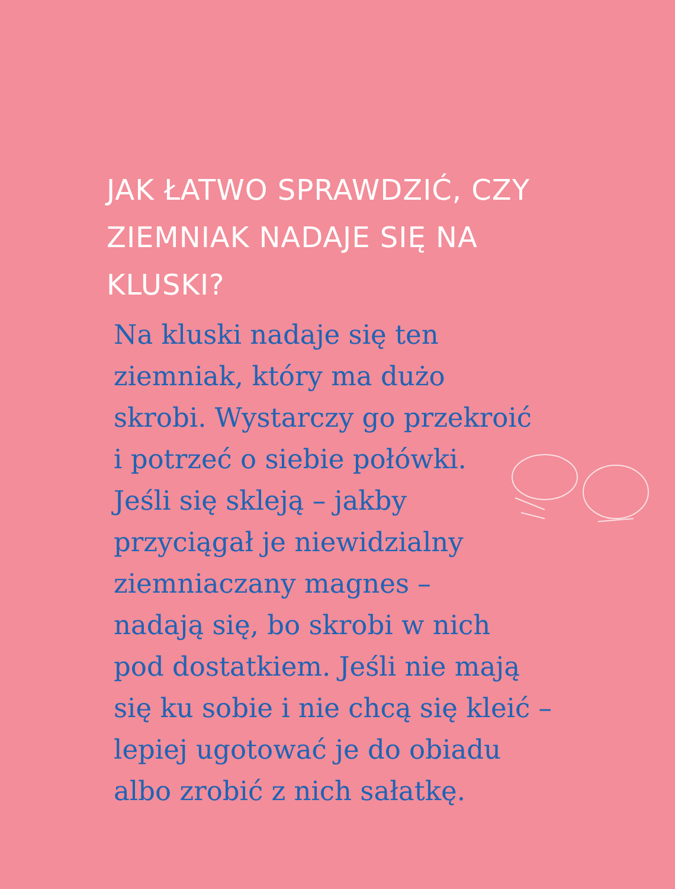JAK ŁATWO SPRAWDZIĆ, CZY
ZIEMNIAK NADAJE SIĘ NA KLUSKI?
Na kluski nadaje się ten
ziemniak, który ma dużo
skrobi. Wystarczy go przekroić
i potrzeć o siebie połówki.
Jeśli się skleją – jakby
przyciągał je niewidzialny
ziemniaczany magnes –
nadają się, bo skrobi w nich
pod dostatkiem. Jeśli nie mają
się ku sobie i nie chcą się kleić –
lepiej ugotować je do obiadu
albo zrobić z nich sałatkę.